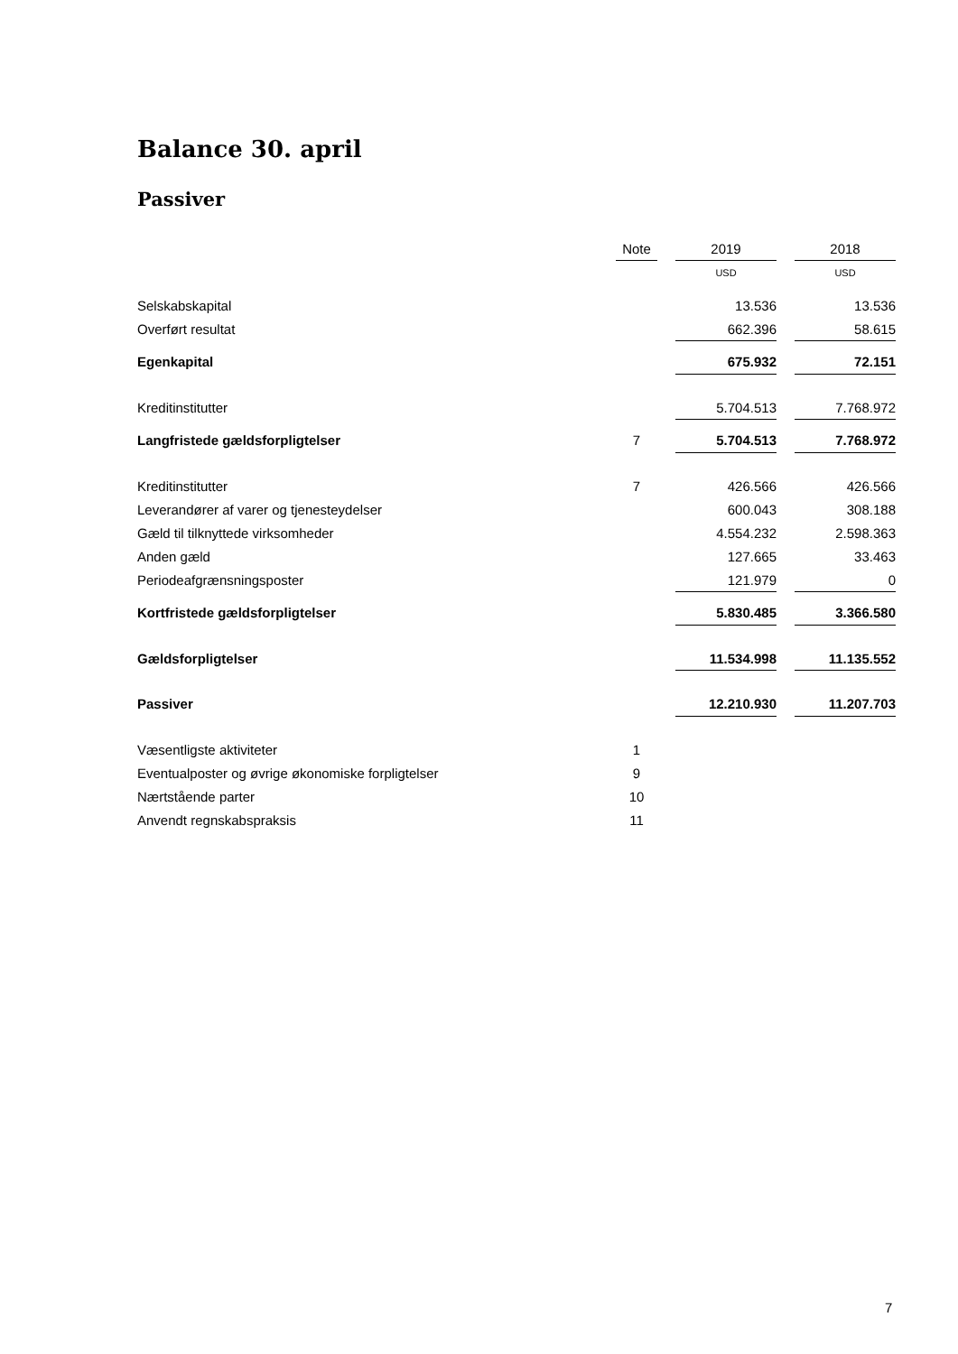Balance 30. april
Passiver
| | Note | | 2019 | | 2018 |
| --- | --- | --- | --- | --- | --- |
| | | | USD | | USD |
| Selskabskapital | | | 13.536 | | 13.536 |
| Overført resultat | | | 662.396 | | 58.615 |
| Egenkapital | | | 675.932 | | 72.151 |
| Kreditinstitutter | | | 5.704.513 | | 7.768.972 |
| Langfristede gældsforpligtelser | 7 | | 5.704.513 | | 7.768.972 |
| Kreditinstitutter | 7 | | 426.566 | | 426.566 |
| Leverandører af varer og tjenesteydelser | | | 600.043 | | 308.188 |
| Gæld til tilknyttede virksomheder | | | 4.554.232 | | 2.598.363 |
| Anden gæld | | | 127.665 | | 33.463 |
| Periodeafgrænsningsposter | | | 121.979 | | 0 |
| Kortfristede gældsforpligtelser | | | 5.830.485 | | 3.366.580 |
| Gældsforpligtelser | | | 11.534.998 | | 11.135.552 |
| Passiver | | | 12.210.930 | | 11.207.703 |
| Væsentligste aktiviteter | 1 | | | | |
| Eventualposter og øvrige økonomiske forpligtelser | 9 | | | | |
| Nærtstående parter | 10 | | | | |
| Anvendt regnskabspraksis | 11 | | | | |
7